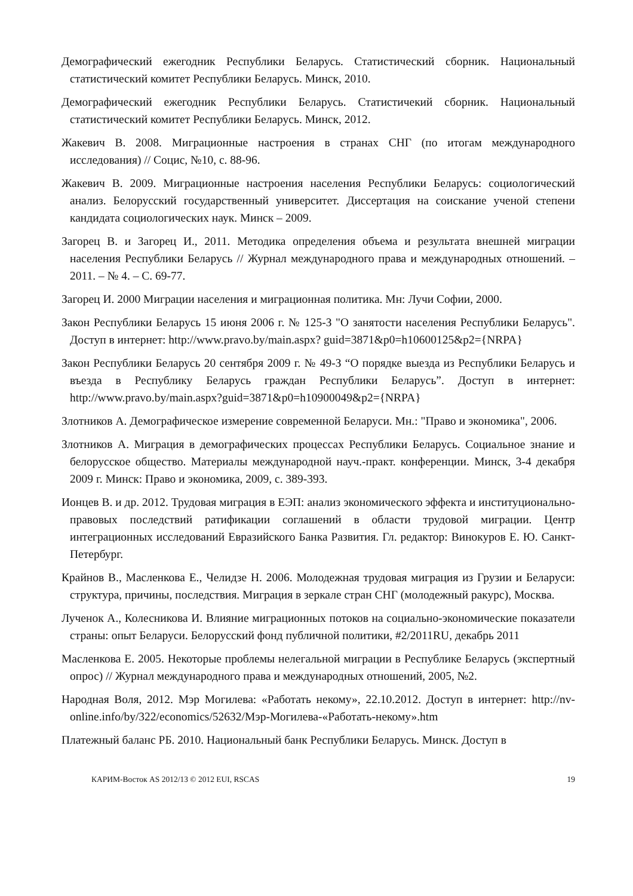Демографический ежегодник Республики Беларусь. Статистический сборник. Национальный статистический комитет Республики Беларусь. Минск, 2010.
Демографический ежегодник Республики Беларусь. Статистичекий сборник. Национальный статистический комитет Республики Беларусь. Минск, 2012.
Жакевич В. 2008. Миграционные настроения в странах СНГ (по итогам международного исследования) // Социс, №10, с. 88-96.
Жакевич В. 2009. Миграционные настроения населения Республики Беларусь: социологический анализ. Белорусский государственный университет. Диссертация на соискание ученой степени кандидата социологических наук. Минск – 2009.
Загорец В. и Загорец И., 2011. Методика определения объема и результата внешней миграции населения Республики Беларусь // Журнал международного права и международных отношений. – 2011. – № 4. – С. 69-77.
Загорец И. 2000 Миграции населения и миграционная политика. Мн: Лучи Софии, 2000.
Закон Республики Беларусь 15 июня 2006 г. № 125-З "О занятости населения Республики Беларусь". Доступ в интернет: http://www.pravo.by/main.aspx? guid=3871&p0=h10600125&p2={NRPA}
Закон Республики Беларусь 20 сентября 2009 г. № 49-З “О порядке выезда из Республики Беларусь и въезда в Республику Беларусь граждан Республики Беларусь”. Доступ в интернет: http://www.pravo.by/main.aspx?guid=3871&p0=h10900049&p2={NRPA}
Злотников А. Демографическое измерение современной Беларуси. Мн.: "Право и экономика", 2006.
Злотников А. Миграция в демографических процессах Республики Беларусь. Социальное знание и белорусское общество. Материалы международной науч.-практ. конференции. Минск, 3-4 декабря 2009 г. Минск: Право и экономика, 2009, с. 389-393.
Ионцев В. и др. 2012. Трудовая миграция в ЕЭП: анализ экономического эффекта и институционально-правовых последствий ратификации соглашений в области трудовой миграции. Центр интеграционных исследований Евразийского Банка Развития. Гл. редактор: Винокуров Е. Ю. Санкт-Петербург.
Крайнов В., Масленкова Е., Челидзе Н. 2006. Молодежная трудовая миграция из Грузии и Беларуси: структура, причины, последствия. Миграция в зеркале стран СНГ (молодежный ракурс), Москва.
Лученок А., Колесникова И. Влияние миграционных потоков на социально-экономические показатели страны: опыт Беларуси. Белорусский фонд публичной политики, #2/2011RU, декабрь 2011
Масленкова Е. 2005. Некоторые проблемы нелегальной миграции в Республике Беларусь (экспертный опрос) // Журнал международного права и международных отношений, 2005, №2.
Народная Воля, 2012. Мэр Могилева: «Работать некому», 22.10.2012. Доступ в интернет: http://nv-online.info/by/322/economics/52632/Мэр-Могилева-«Работать-некому».htm
Платежный баланс РБ. 2010. Национальный банк Республики Беларусь. Минск. Доступ в
КАРИМ-Восток AS 2012/13 © 2012 EUI, RSCAS 19